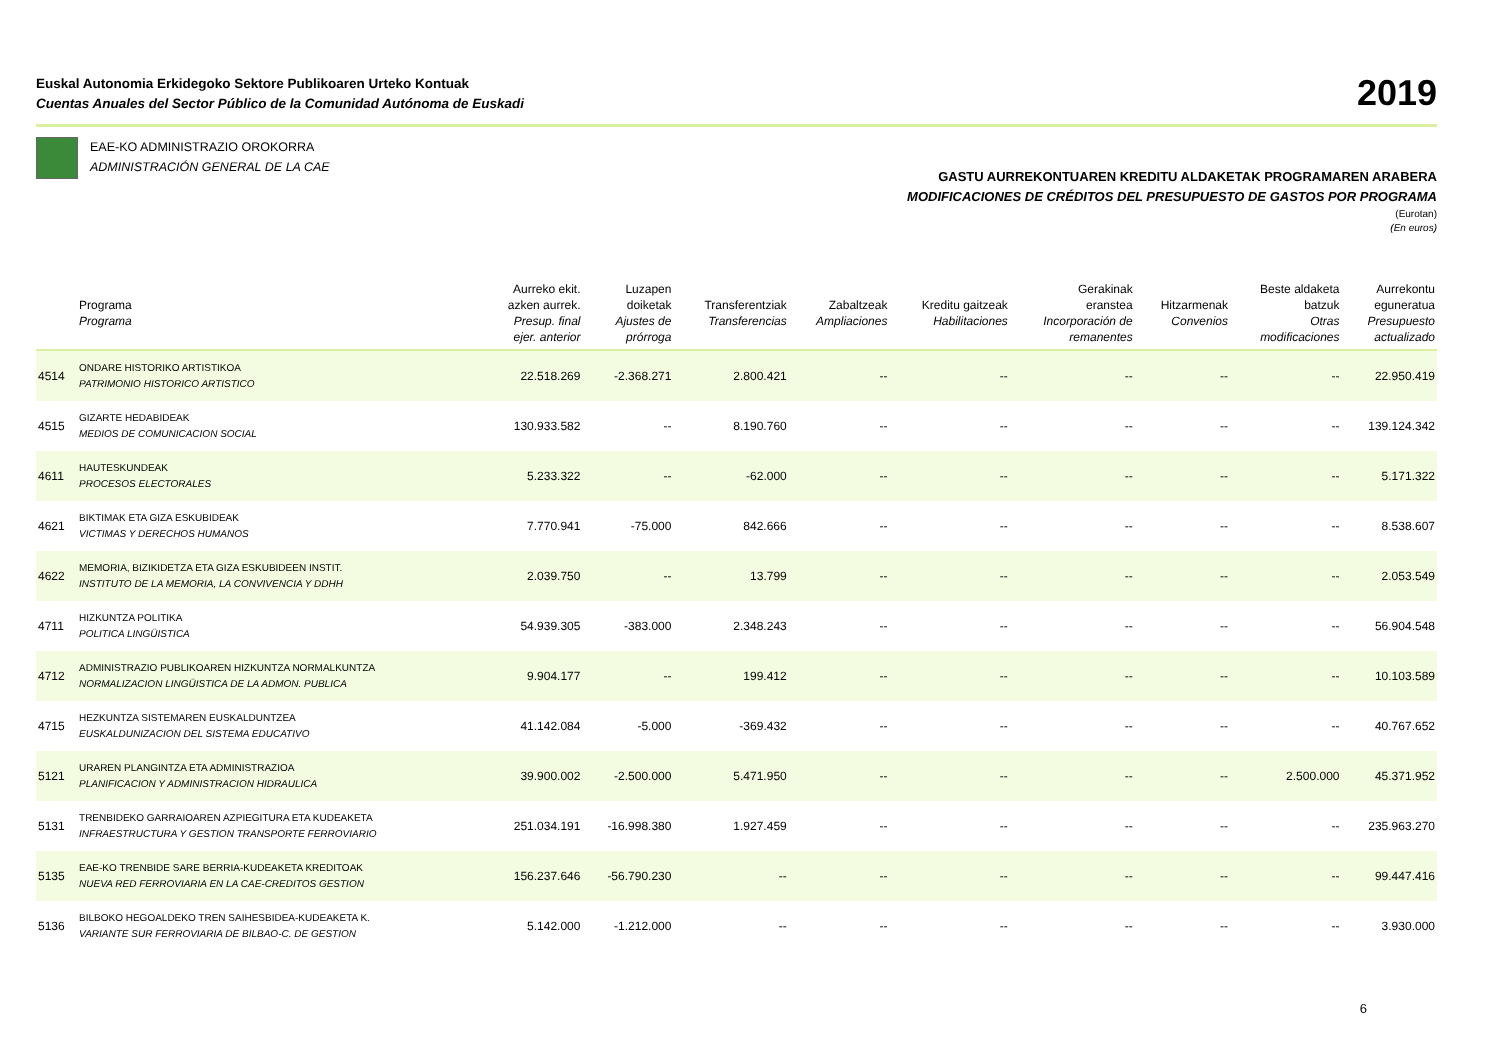Euskal Autonomia Erkidegoko Sektore Publikoaren Urteko Kontuak
Cuentas Anuales del Sector Público de la Comunidad Autónoma de Euskadi
2019
EAE-KO ADMINISTRAZIO OROKORRA
ADMINISTRACIÓN GENERAL DE LA CAE
GASTU AURREKONTUAREN KREDITU ALDAKETAK PROGRAMAREN ARABERA
MODIFICACIONES DE CRÉDITOS DEL PRESUPUESTO DE GASTOS POR PROGRAMA
(Eurotan)
(En euros)
| | Programa Programa | Aurreko ekit. azken aurrek. Presup. final ejer. anterior | Luzapen doiketak Ajustes de prórroga | Transferentziak Transferencias | Zabaltzeak Ampliaciones | Kreditu gaitzeak Habilitaciones | Gerakinak eranstea Incorporación de remanentes | Hitzarmenak Convenios | Beste aldaketa batzuk Otras modificaciones | Aurrekontu eguneratua Presupuesto actualizado |
| --- | --- | --- | --- | --- | --- | --- | --- | --- | --- | --- |
| 4514 | ONDARE HISTORIKO ARTISTIKOA PATRIMONIO HISTORICO ARTISTICO | 22.518.269 | -2.368.271 | 2.800.421 | -- | -- | -- | -- | -- | 22.950.419 |
| 4515 | GIZARTE HEDABIDEAK MEDIOS DE COMUNICACION SOCIAL | 130.933.582 | -- | 8.190.760 | -- | -- | -- | -- | -- | 139.124.342 |
| 4611 | HAUTESKUNDEAK PROCESOS ELECTORALES | 5.233.322 | -- | -62.000 | -- | -- | -- | -- | -- | 5.171.322 |
| 4621 | BIKTIMAK ETA GIZA ESKUBIDEAK VICTIMAS Y DERECHOS HUMANOS | 7.770.941 | -75.000 | 842.666 | -- | -- | -- | -- | -- | 8.538.607 |
| 4622 | MEMORIA, BIZIKIDETZA ETA GIZA ESKUBIDEEN INSTIT. INSTITUTO DE LA MEMORIA, LA CONVIVENCIA Y DDHH | 2.039.750 | -- | 13.799 | -- | -- | -- | -- | -- | 2.053.549 |
| 4711 | HIZKUNTZA POLITIKA POLITICA LINGÜISTICA | 54.939.305 | -383.000 | 2.348.243 | -- | -- | -- | -- | -- | 56.904.548 |
| 4712 | ADMINISTRAZIO PUBLIKOAREN HIZKUNTZA NORMALKUNTZA NORMALIZACION LINGÜISTICA DE LA ADMON. PUBLICA | 9.904.177 | -- | 199.412 | -- | -- | -- | -- | -- | 10.103.589 |
| 4715 | HEZKUNTZA SISTEMAREN EUSKALDUNTZEA EUSKALDUNIZACION DEL SISTEMA EDUCATIVO | 41.142.084 | -5.000 | -369.432 | -- | -- | -- | -- | -- | 40.767.652 |
| 5121 | URAREN PLANGINTZA ETA ADMINISTRAZIOA PLANIFICACION Y ADMINISTRACION HIDRAULICA | 39.900.002 | -2.500.000 | 5.471.950 | -- | -- | -- | -- | 2.500.000 | 45.371.952 |
| 5131 | TRENBIDEKO GARRAIOAREN AZPIEGITURA ETA KUDEAKETA INFRAESTRUCTURA Y GESTION TRANSPORTE FERROVIARIO | 251.034.191 | -16.998.380 | 1.927.459 | -- | -- | -- | -- | -- | 235.963.270 |
| 5135 | EAE-KO TRENBIDE SARE BERRIA-KUDEAKETA KREDITOAK NUEVA RED FERROVIARIA EN LA CAE-CREDITOS GESTION | 156.237.646 | -56.790.230 | -- | -- | -- | -- | -- | -- | 99.447.416 |
| 5136 | BILBOKO HEGOALDEKO TREN SAIHESBIDEA-KUDEAKETA K. VARIANTE SUR FERROVIARIA DE BILBAO-C. DE GESTION | 5.142.000 | -1.212.000 | -- | -- | -- | -- | -- | -- | 3.930.000 |
6